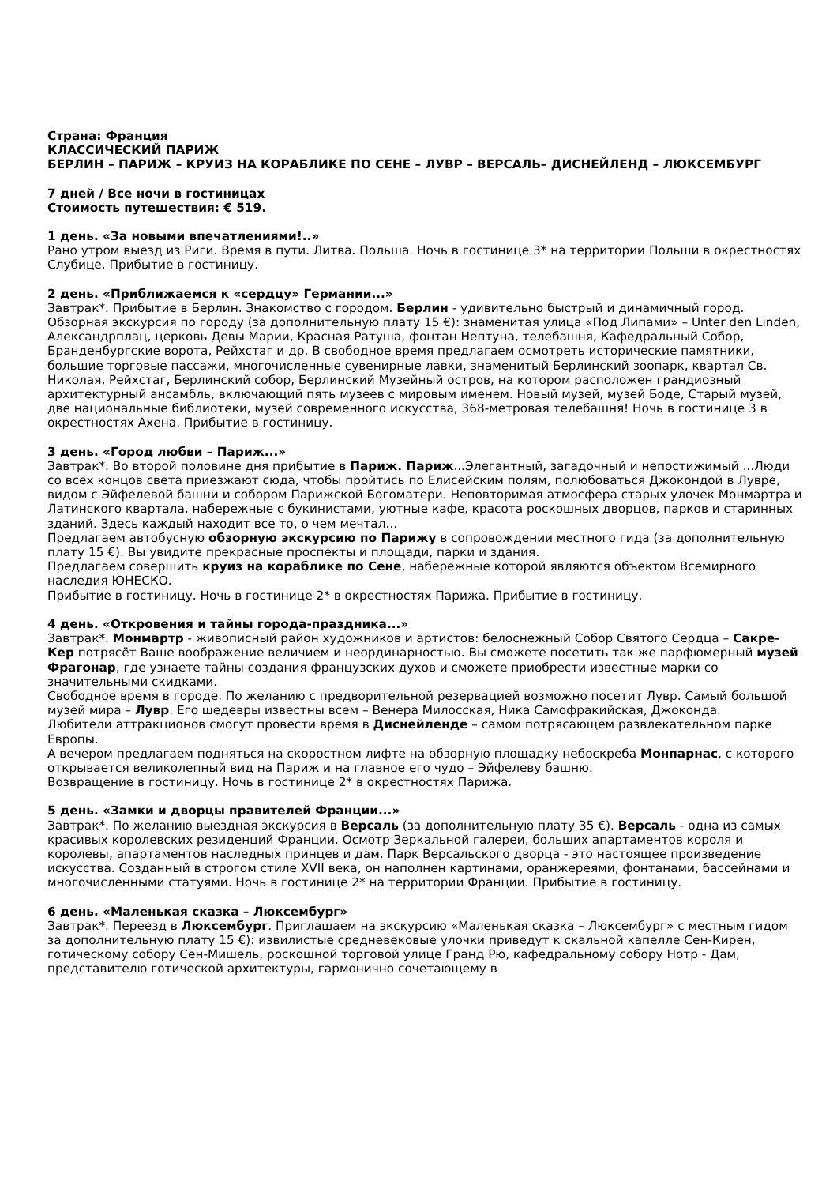Страна: Франция
КЛАССИЧЕСКИЙ ПАРИЖ
БЕРЛИН – ПАРИЖ – КРУИЗ НА КОРАБЛИКЕ ПО СЕНЕ – ЛУВР – ВЕРСАЛЬ– ДИСНЕЙЛЕНД – ЛЮКСЕМБУРГ
7 дней / Все ночи в гостиницах
Стоимость путешествия: € 519.
1 день. «За новыми впечатлениями!..»
Рано утром выезд из Риги. Время в пути. Литва. Польша. Ночь в гостинице 3* на территории Польши в окрестностях Слубице. Прибытие в гостиницу.
2 день. «Приближаемся к «сердцу» Германии...»
Завтрак*. Прибытие в Берлин. Знакомство с городом. Берлин - удивительно быстрый и динамичный город. Обзорная экскурсия по городу (за дополнительную плату 15 €): знаменитая улица «Под Липами» – Unter den Linden, Александрплац, церковь Девы Марии, Красная Ратуша, фонтан Нептуна, телебашня, Кафедральный Собор, Бранденбургские ворота, Рейхстаг и др. В свободное время предлагаем осмотреть исторические памятники, большие торговые пассажи, многочисленные сувенирные лавки, знаменитый Берлинский зоопарк, квартал Св. Николая, Рейхстаг, Берлинский собор, Берлинский Музейный остров, на котором расположен грандиозный архитектурный ансамбль, включающий пять музеев с мировым именем. Новый музей, музей Боде, Старый музей, две национальные библиотеки, музей современного искусства, 368-метровая телебашня! Ночь в гостинице 3 в окрестностях Ахена. Прибытие в гостиницу.
3 день. «Город любви – Париж...»
Завтрак*. Во второй половине дня прибытие в Париж. Париж...Элегантный, загадочный и непостижимый ...Люди со всех концов света приезжают сюда, чтобы пройтись по Елисейским полям, полюбоваться Джокондой в Лувре, видом с Эйфелевой башни и собором Парижской Богоматери. Неповторимая атмосфера старых улочек Монмартра и Латинского квартала, набережные с букинистами, уютные кафе, красота роскошных дворцов, парков и старинных зданий. Здесь каждый находит все то, о чем мечтал...
Предлагаем автобусную обзорную экскурсию по Парижу в сопровождении местного гида (за дополнительную плату 15 €). Вы увидите прекрасные проспекты и площади, парки и здания.
Предлагаем совершить круиз на кораблике по Сене, набережные которой являются объектом Всемирного наследия ЮНЕСКО.
Прибытие в гостиницу. Ночь в гостинице 2* в окрестностях Парижа. Прибытие в гостиницу.
4 день. «Откровения и тайны города-праздника...»
Завтрак*. Монмартр - живописный район художников и артистов: белоснежный Собор Святого Сердца – Сакре-Кер потрясёт Ваше воображение величием и неординарностью. Вы сможете посетить так же парфюмерный музей Фрагонар, где узнаете тайны создания французских духов и сможете приобрести известные марки со значительными скидками.
Свободное время в городе. По желанию с предворительной резервацией возможно посетит Лувр. Самый большой музей мира – Лувр. Его шедевры известны всем – Венера Милосская, Ника Самофракийская, Джоконда.
Любители аттракционов смогут провести время в Диснейленде – самом потрясающем развлекательном парке Европы.
А вечером предлагаем подняться на скоростном лифте на обзорную площадку небоскреба Монпарнас, с которого открывается великолепный вид на Париж и на главное его чудо – Эйфелеву башню.
Возвращение в гостиницу. Ночь в гостинице 2* в окрестностях Парижа.
5 день. «Замки и дворцы правителей Франции...»
Завтрак*. По желанию выездная экскурсия в Версаль (за дополнительную плату 35 €). Версаль - одна из самых красивых королевских резиденций Франции. Осмотр Зеркальной галереи, больших апартаментов короля и королевы, апартаментов наследных принцев и дам. Парк Версальского дворца - это настоящее произведение искусства. Созданный в строгом стиле XVII века, он наполнен картинами, оранжереями, фонтанами, бассейнами и многочисленными статуями. Ночь в гостинице 2* на территории Франции. Прибытие в гостиницу.
6 день. «Маленькая сказка – Люксембург»
Завтрак*. Переезд в Люксембург. Приглашаем на экскурсию «Маленькая сказка – Люксембург» с местным гидом за дополнительную плату 15 €): извилистые средневековые улочки приведут к скальной капелле Сен-Кирен, готическому собору Сен-Мишель, роскошной торговой улице Гранд Рю, кафедральному собору Нотр - Дам, представителю готической архитектуры, гармонично сочетающему в